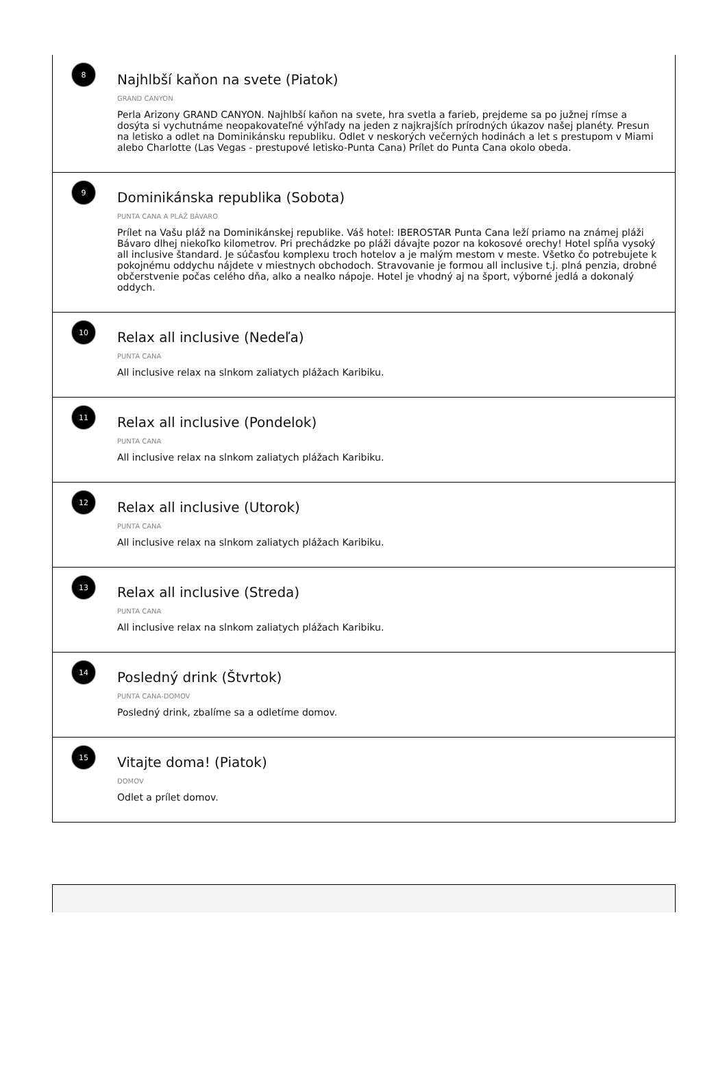8
Najhlbší kaňon na svete (Piatok)
GRAND CANYON
Perla Arizony GRAND CANYON. Najhlbší kaňon na svete, hra svetla a farieb, prejdeme sa po južnej rímse a dosýta si vychutnáme neopakovateľné výhľady na jeden z najkrajších prírodných úkazov našej planéty. Presun na letisko a odlet na Dominikánsku republiku. Odlet v neskorých večerných hodinách a let s prestupom v Miami alebo Charlotte (Las Vegas - prestupové letisko-Punta Cana) Prílet do Punta Cana okolo obeda.
9
Dominikánska republika (Sobota)
PUNTA CANA A PLÁŽ BÁVARO
Prílet na Vašu pláž na Dominikánskej republike. Váš hotel: IBEROSTAR Punta Cana leží priamo na známej pláži Bávaro dlhej niekoľko kilometrov. Pri prechádzke po pláži dávajte pozor na kokosové orechy! Hotel spĺňa vysoký all inclusive štandard. Je súčasťou komplexu troch hotelov a je malým mestom v meste. Všetko čo potrebujete k pokojnému oddychu nájdete v miestnych obchodoch. Stravovanie je formou all inclusive t.j. plná penzia, drobné občerstvenie počas celého dňa, alko a nealko nápoje. Hotel je vhodný aj na šport, výborné jedlá a dokonalý oddych.
10
Relax all inclusive (Nedeľa)
PUNTA CANA
All inclusive relax na slnkom zaliatych plážach Karibiku.
11
Relax all inclusive (Pondelok)
PUNTA CANA
All inclusive relax na slnkom zaliatych plážach Karibiku.
12
Relax all inclusive (Utorok)
PUNTA CANA
All inclusive relax na slnkom zaliatych plážach Karibiku.
13
Relax all inclusive (Streda)
PUNTA CANA
All inclusive relax na slnkom zaliatych plážach Karibiku.
14
Posledný drink (Štvrtok)
PUNTA CANA-DOMOV
Posledný drink, zbalíme sa a odletíme domov.
15
Vitajte doma! (Piatok)
DOMOV
Odlet a prílet domov.